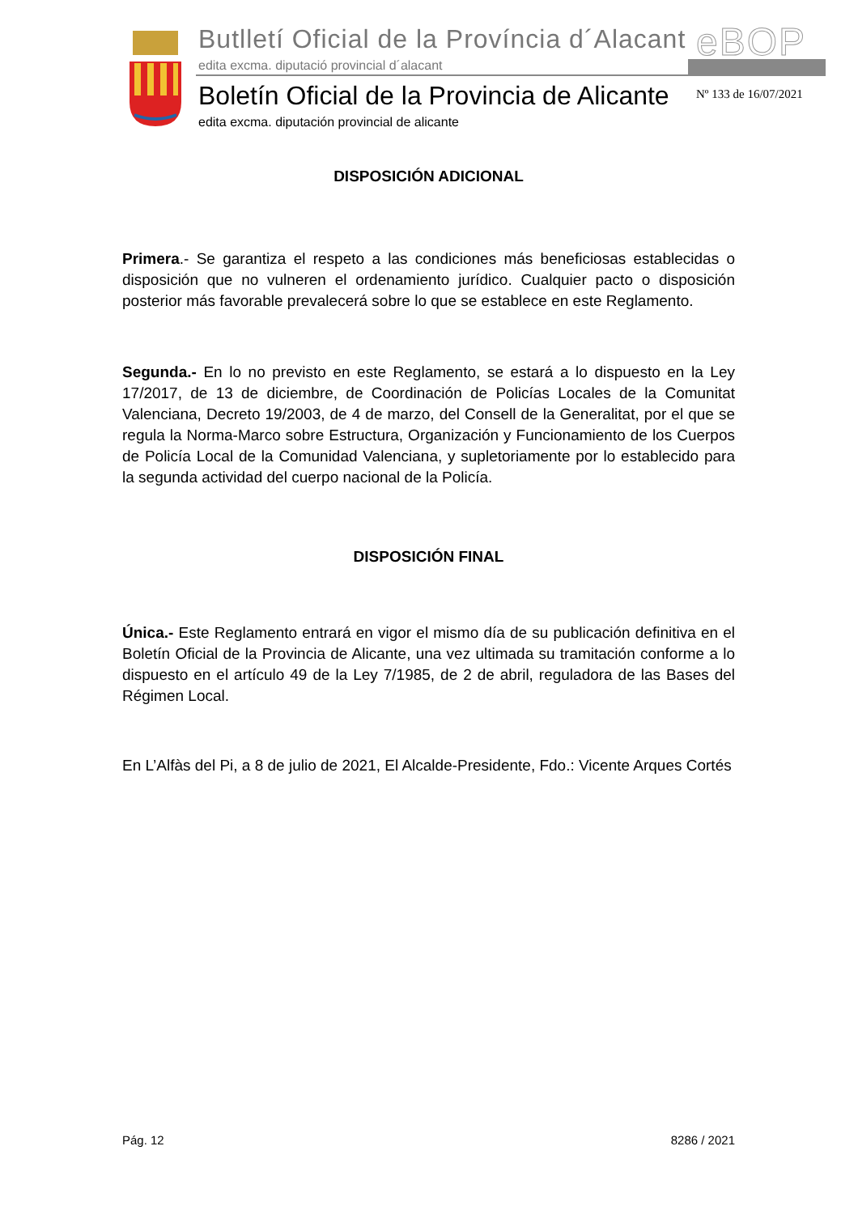Butlletí Oficial de la Província d´Alacant
edita excma. diputació provincial d´alacant
eBOP
Boletín Oficial de la Provincia de Alicante
edita excma. diputación provincial de alicante
Nº 133 de 16/07/2021
DISPOSICIÓN ADICIONAL
Primera.- Se garantiza el respeto a las condiciones más beneficiosas establecidas o disposición que no vulneren el ordenamiento jurídico. Cualquier pacto o disposición posterior más favorable prevalecerá sobre lo que se establece en este Reglamento.
Segunda.- En lo no previsto en este Reglamento, se estará a lo dispuesto en la Ley 17/2017, de 13 de diciembre, de Coordinación de Policías Locales de la Comunitat Valenciana, Decreto 19/2003, de 4 de marzo, del Consell de la Generalitat, por el que se regula la Norma-Marco sobre Estructura, Organización y Funcionamiento de los Cuerpos de Policía Local de la Comunidad Valenciana, y supletoriamente por lo establecido para la segunda actividad del cuerpo nacional de la Policía.
DISPOSICIÓN FINAL
Única.- Este Reglamento entrará en vigor el mismo día de su publicación definitiva en el Boletín Oficial de la Provincia de Alicante, una vez ultimada su tramitación conforme a lo dispuesto en el artículo 49 de la Ley 7/1985, de 2 de abril, reguladora de las Bases del Régimen Local.
En L’Alfàs del Pi, a 8 de julio de 2021, El Alcalde-Presidente, Fdo.: Vicente Arques Cortés
Pág. 12 8286 / 2021